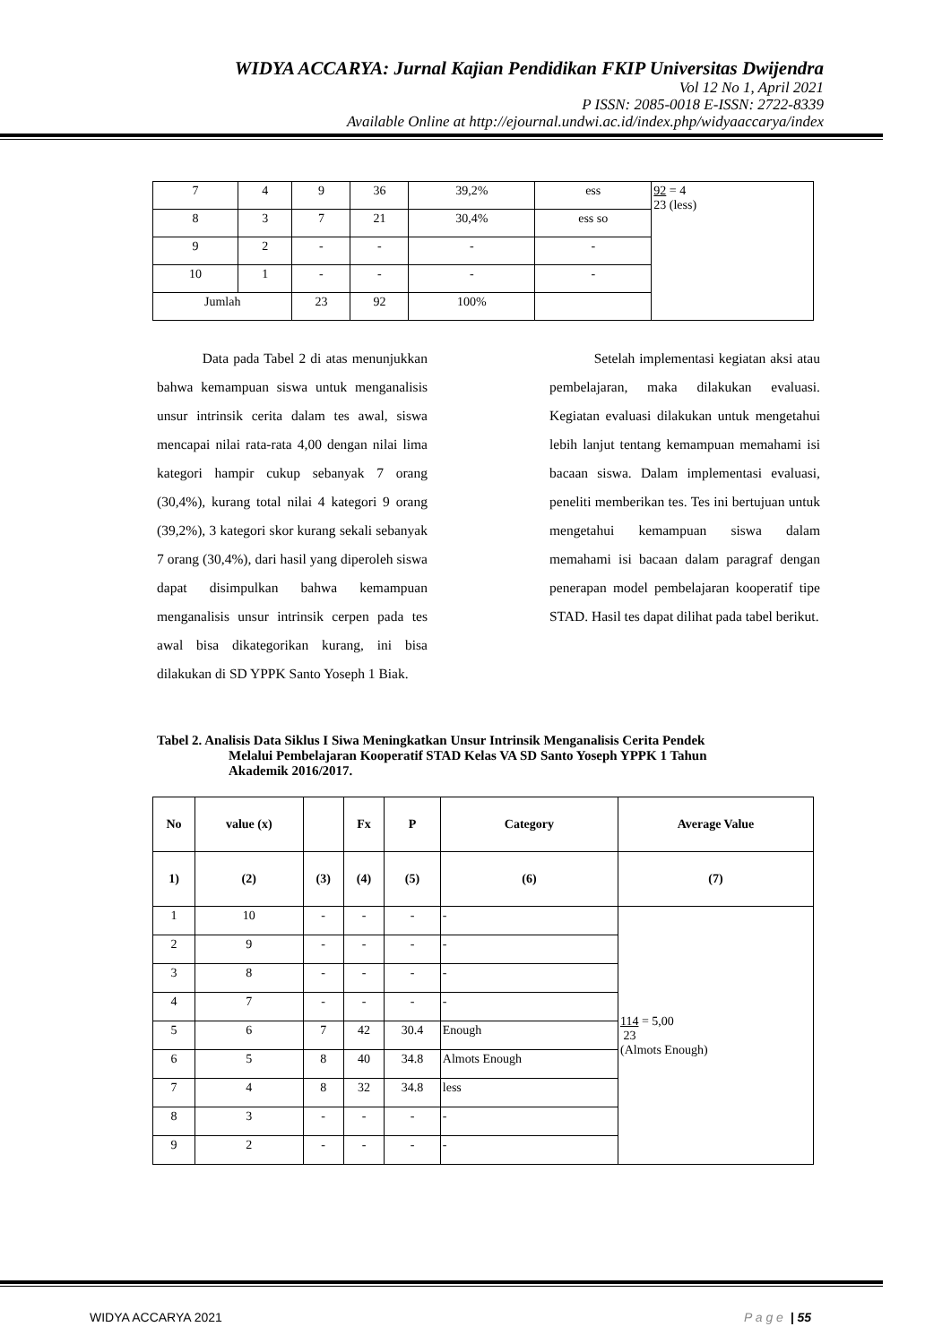WIDYA ACCARYA: Jurnal Kajian Pendidikan FKIP Universitas Dwijendra
Vol 12 No 1, April 2021
P ISSN: 2085-0018 E-ISSN: 2722-8339
Available Online at http://ejournal.undwi.ac.id/index.php/widyaaccarya/index
| 7 | 4 | 9 | 36 | 39,2% | ess | 92 = 4 23 (less) |
| 8 | 3 | 7 | 21 | 30,4% | ess so | |
| 9 | 2 | - | - | - | - | |
| 10 | 1 | - | - | - | - | |
| Jumlah | | 23 | 92 | 100% | | |
Data pada Tabel 2 di atas menunjukkan bahwa kemampuan siswa untuk menganalisis unsur intrinsik cerita dalam tes awal, siswa mencapai nilai rata-rata 4,00 dengan nilai lima kategori hampir cukup sebanyak 7 orang (30,4%), kurang total nilai 4 kategori 9 orang (39,2%), 3 kategori skor kurang sekali sebanyak 7 orang (30,4%), dari hasil yang diperoleh siswa dapat disimpulkan bahwa kemampuan menganalisis unsur intrinsik cerpen pada tes awal bisa dikategorikan kurang, ini bisa dilakukan di SD YPPK Santo Yoseph 1 Biak.
Setelah implementasi kegiatan aksi atau pembelajaran, maka dilakukan evaluasi. Kegiatan evaluasi dilakukan untuk mengetahui lebih lanjut tentang kemampuan memahami isi bacaan siswa. Dalam implementasi evaluasi, peneliti memberikan tes. Tes ini bertujuan untuk mengetahui kemampuan siswa dalam memahami isi bacaan dalam paragraf dengan penerapan model pembelajaran kooperatif tipe STAD. Hasil tes dapat dilihat pada tabel berikut.
Tabel 2. Analisis Data Siklus I Siwa Meningkatkan Unsur Intrinsik Menganalisis Cerita Pendek
Melalui Pembelajaran Kooperatif STAD Kelas VA SD Santo Yoseph YPPK 1 Tahun
Akademik 2016/2017.
| No | value (x) | | Fx | P | Category | Average Value |
| --- | --- | --- | --- | --- | --- | --- |
| 1) | (2) | (3) | (4) | (5) | (6) | (7) |
| 1 | 10 | - | - | - | - | 114 = 5,00 23 (Almots Enough) |
| 2 | 9 | - | - | - | - | |
| 3 | 8 | - | - | - | - | |
| 4 | 7 | - | - | - | - | |
| 5 | 6 | 7 | 42 | 30.4 | Enough | |
| 6 | 5 | 8 | 40 | 34.8 | Almots Enough | |
| 7 | 4 | 8 | 32 | 34.8 | less | |
| 8 | 3 | - | - | - | - | |
| 9 | 2 | - | - | - | - | |
WIDYA ACCARYA 2021 P a g e | 55